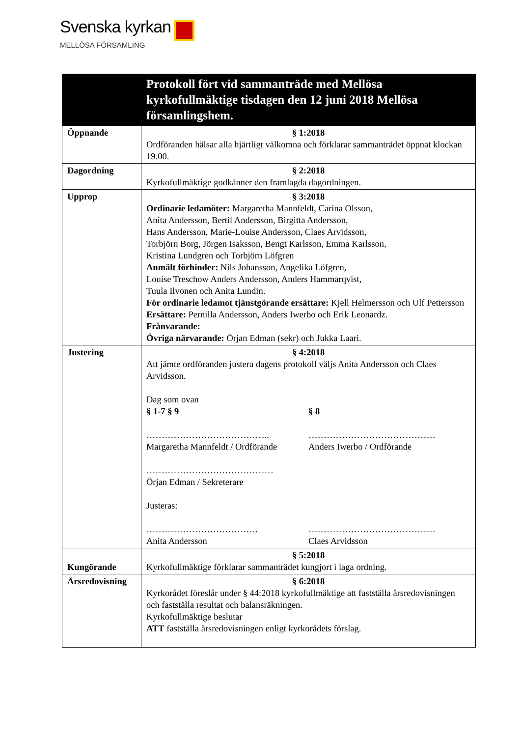Svenska kyrkan
MELLÖSA FÖRSAMLING
| | Protokoll fört vid sammanträde med Mellösa kyrkofullmäktige tisdagen den 12 juni 2018 Mellösa församlingshem. |
| --- | --- |
| Öppnande | § 1:2018 Ordföranden hälsar alla hjärtligt välkomna och förklarar sammanträdet öppnat klockan 19.00. |
| Dagordning | § 2:2018 Kyrkofullmäktige godkänner den framlagda dagordningen. |
| Upprop | § 3:2018 Ordinarie ledamöter: Margaretha Mannfeldt, Carina Olsson, Anita Andersson, Bertil Andersson, Birgitta Andersson, Hans Andersson, Marie-Louise Andersson, Claes Arvidsson, Torbjörn Borg, Jörgen Isaksson, Bengt Karlsson, Emma Karlsson, Kristina Lundgren och Torbjörn Löfgren Anmält förhinder: Nils Johansson, Angelika Löfgren, Louise Treschow Anders Andersson, Anders Hammarqvist, Tuula Ilvonen och Anita Lundin. För ordinarie ledamot tjänstgörande ersättare: Kjell Helmersson och Ulf Pettersson Ersättare: Pernilla Andersson, Anders Iwerbo och Erik Leonardz. Frånvarande: Övriga närvarande: Örjan Edman (sekr) och Jukka Laari. |
| Justering | § 4:2018 Att jämte ordföranden justera dagens protokoll väljs Anita Andersson och Claes Arvidsson. Dag som ovan § 1-7 § 9 § 8 ………………………………….. Margaretha Mannfeldt / Ordförande …………………………………… Anders Iwerbo / Ordförande …………………………………… Örjan Edman / Sekreterare Justeras: ………………………………. Anita Andersson …………………………………… Claes Arvidsson |
| Kungörande | § 5:2018 Kyrkofullmäktige förklarar sammanträdet kungjort i laga ordning. |
| Årsredovisning | § 6:2018 Kyrkorådet föreslår under § 44:2018 kyrkofullmäktige att fastställa årsredovisningen och fastställa resultat och balansräkningen. Kyrkofullmäktige beslutar ATT fastställa årsredovisningen enligt kyrkorådets förslag. |